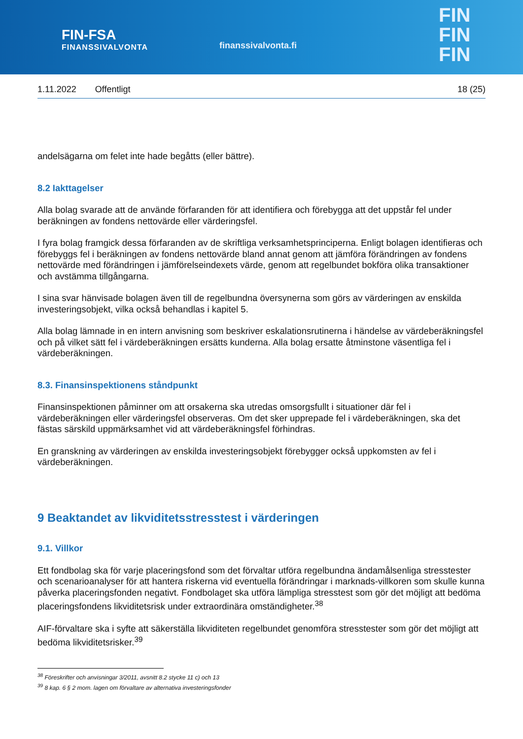FIN-FSA
FINANSSIVALVONTA
finanssivalvonta.fi
FIN
FIN
FIN
1.11.2022 Offentligt 18 (25)
andelsägarna om felet inte hade begåtts (eller bättre).
8.2 Iakttagelser
Alla bolag svarade att de använde förfaranden för att identifiera och förebygga att det uppstår fel under beräkningen av fondens nettovärde eller värderingsfel.
I fyra bolag framgick dessa förfaranden av de skriftliga verksamhetsprinciperna. Enligt bolagen identifieras och förebyggs fel i beräkningen av fondens nettovärde bland annat genom att jämföra förändringen av fondens nettovärde med förändringen i jämförelseindexets värde, genom att regelbundet bokföra olika transaktioner och avstämma tillgångarna.
I sina svar hänvisade bolagen även till de regelbundna översynerna som görs av värderingen av enskilda investeringsobjekt, vilka också behandlas i kapitel 5.
Alla bolag lämnade in en intern anvisning som beskriver eskalationsrutinerna i händelse av värdeberäkningsfel och på vilket sätt fel i värdeberäkningen ersätts kunderna. Alla bolag ersatte åtminstone väsentliga fel i värdeberäkningen.
8.3. Finansinspektionens ståndpunkt
Finansinspektionen påminner om att orsakerna ska utredas omsorgsfullt i situationer där fel i värdeberäkningen eller värderingsfel observeras. Om det sker upprepade fel i värdeberäkningen, ska det fästas särskild uppmärksamhet vid att värdeberäkningsfel förhindras.
En granskning av värderingen av enskilda investeringsobjekt förebygger också uppkomsten av fel i värdeberäkningen.
9 Beaktandet av likviditetsstresstest i värderingen
9.1. Villkor
Ett fondbolag ska för varje placeringsfond som det förvaltar utföra regelbundna ändamålsenliga stresstester och scenarioanalyser för att hantera riskerna vid eventuella förändringar i marknads-villkoren som skulle kunna påverka placeringsfonden negativt. Fondbolaget ska utföra lämpliga stresstest som gör det möjligt att bedöma placeringsfondens likviditetsrisk under extraordinära omständigheter.<sup>38</sup>
AIF-förvaltare ska i syfte att säkerställa likviditeten regelbundet genomföra stresstester som gör det möjligt att bedöma likviditetsrisker.<sup>39</sup>
<sup>38</sup> Föreskrifter och anvisningar 3/2011, avsnitt 8.2 stycke 11 c) och 13
<sup>39</sup> 8 kap. 6 § 2 mom. lagen om förvaltare av alternativa investeringsfonder